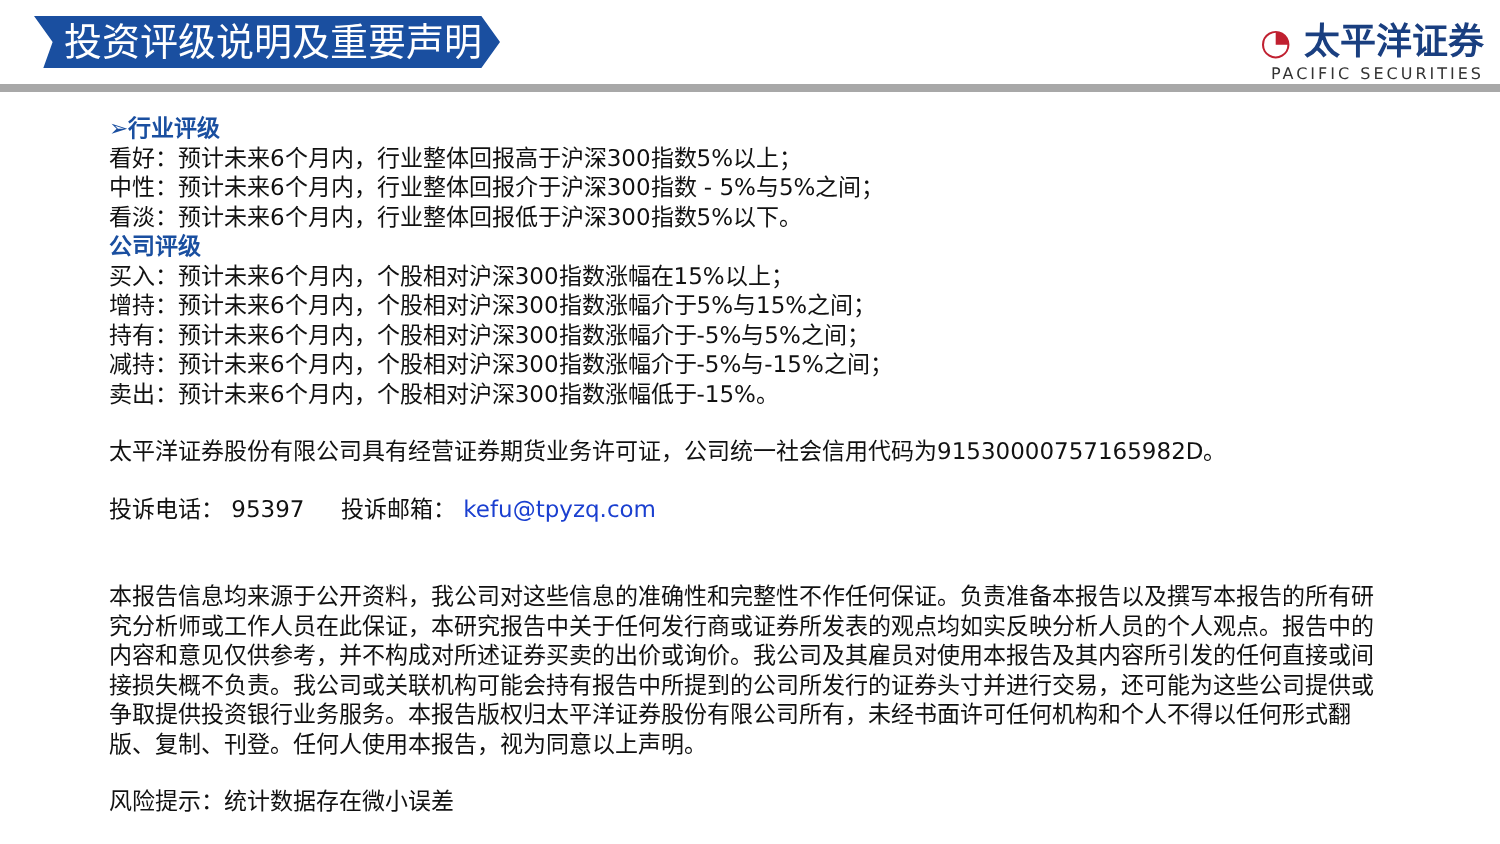投资评级说明及重要声明
◔ 太平洋证券
PACIFIC SECURITIES
➢行业评级
看好：预计未来6个月内，行业整体回报高于沪深300指数5%以上；
中性：预计未来6个月内，行业整体回报介于沪深300指数 - 5%与5%之间；
看淡：预计未来6个月内，行业整体回报低于沪深300指数5%以下。
公司评级
买入：预计未来6个月内，个股相对沪深300指数涨幅在15%以上；
增持：预计未来6个月内，个股相对沪深300指数涨幅介于5%与15%之间；
持有：预计未来6个月内，个股相对沪深300指数涨幅介于-5%与5%之间；
减持：预计未来6个月内，个股相对沪深300指数涨幅介于-5%与-15%之间；
卖出：预计未来6个月内，个股相对沪深300指数涨幅低于-15%。
太平洋证券股份有限公司具有经营证券期货业务许可证，公司统一社会信用代码为91530000757165982D。
投诉电话： 95397 投诉邮箱： kefu@tpyzq.com
本报告信息均来源于公开资料，我公司对这些信息的准确性和完整性不作任何保证。负责准备本报告以及撰写本报告的所有研究分析师或工作人员在此保证，本研究报告中关于任何发行商或证券所发表的观点均如实反映分析人员的个人观点。报告中的内容和意见仅供参考，并不构成对所述证券买卖的出价或询价。我公司及其雇员对使用本报告及其内容所引发的任何直接或间接损失概不负责。我公司或关联机构可能会持有报告中所提到的公司所发行的证券头寸并进行交易，还可能为这些公司提供或争取提供投资银行业务服务。本报告版权归太平洋证券股份有限公司所有，未经书面许可任何机构和个人不得以任何形式翻版、复制、刊登。任何人使用本报告，视为同意以上声明。
风险提示：统计数据存在微小误差